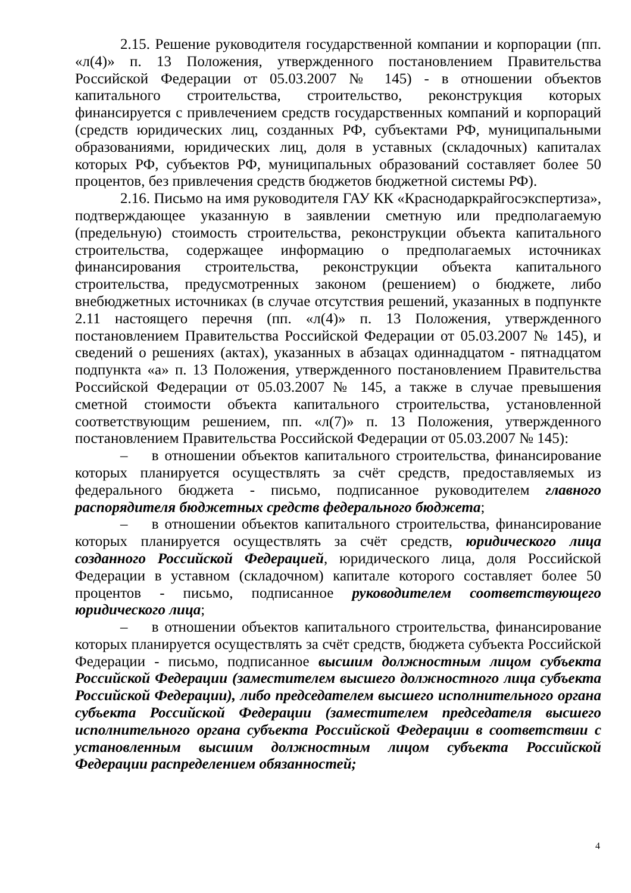2.15. Решение руководителя государственной компании и корпорации (пп. «л(4)» п. 13 Положения, утвержденного постановлением Правительства Российской Федерации от 05.03.2007 № 145) - в отношении объектов капитального строительства, строительство, реконструкция которых финансируется с привлечением средств государственных компаний и корпораций (средств юридических лиц, созданных РФ, субъектами РФ, муниципальными образованиями, юридических лиц, доля в уставных (складочных) капиталах которых РФ, субъектов РФ, муниципальных образований составляет более 50 процентов, без привлечения средств бюджетов бюджетной системы РФ).
2.16. Письмо на имя руководителя ГАУ КК «Краснодаркрайгосэкспертиза», подтверждающее указанную в заявлении сметную или предполагаемую (предельную) стоимость строительства, реконструкции объекта капитального строительства, содержащее информацию о предполагаемых источниках финансирования строительства, реконструкции объекта капитального строительства, предусмотренных законом (решением) о бюджете, либо внебюджетных источниках (в случае отсутствия решений, указанных в подпункте 2.11 настоящего перечня (пп. «л(4)» п. 13 Положения, утвержденного постановлением Правительства Российской Федерации от 05.03.2007 № 145), и сведений о решениях (актах), указанных в абзацах одиннадцатом - пятнадцатом подпункта «а» п. 13 Положения, утвержденного постановлением Правительства Российской Федерации от 05.03.2007 № 145, а также в случае превышения сметной стоимости объекта капитального строительства, установленной соответствующим решением, пп. «л(7)» п. 13 Положения, утвержденного постановлением Правительства Российской Федерации от 05.03.2007 № 145):
– в отношении объектов капитального строительства, финансирование которых планируется осуществлять за счёт средств, предоставляемых из федерального бюджета - письмо, подписанное руководителем главного распорядителя бюджетных средств федерального бюджета;
– в отношении объектов капитального строительства, финансирование которых планируется осуществлять за счёт средств, юридического лица созданного Российской Федерацией, юридического лица, доля Российской Федерации в уставном (складочном) капитале которого составляет более 50 процентов - письмо, подписанное руководителем соответствующего юридического лица;
– в отношении объектов капитального строительства, финансирование которых планируется осуществлять за счёт средств, бюджета субъекта Российской Федерации - письмо, подписанное высшим должностным лицом субъекта Российской Федерации (заместителем высшего должностного лица субъекта Российской Федерации), либо председателем высшего исполнительного органа субъекта Российской Федерации (заместителем председателя высшего исполнительного органа субъекта Российской Федерации в соответствии с установленным высшим должностным лицом субъекта Российской Федерации распределением обязанностей;
4